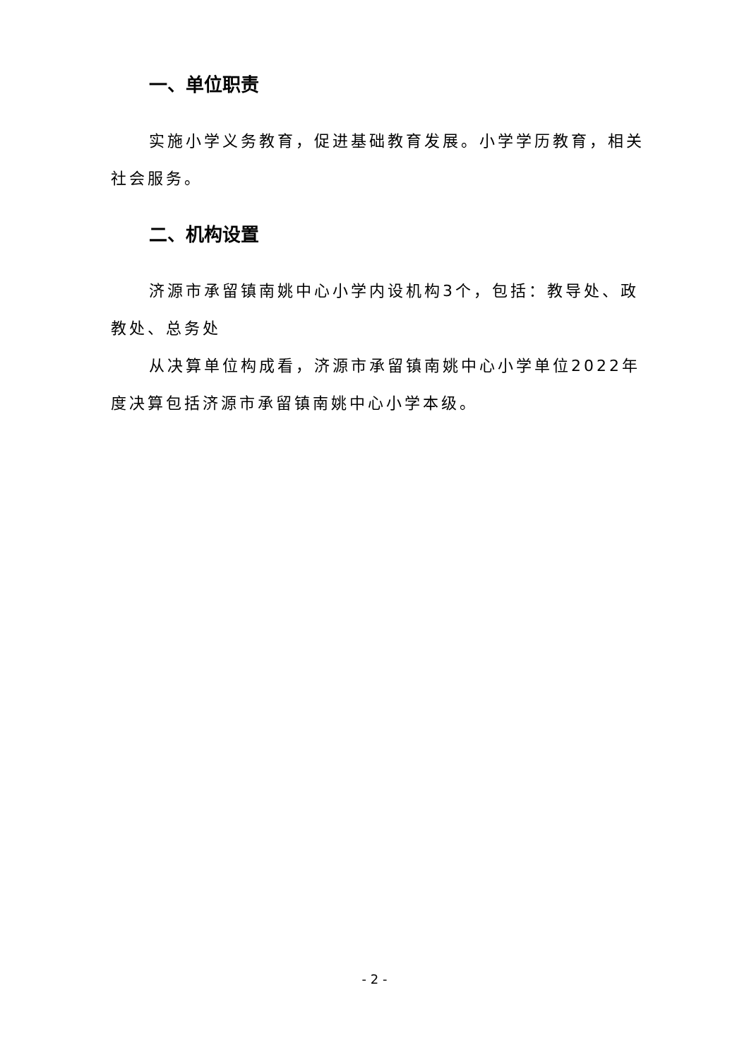一、单位职责
实施小学义务教育，促进基础教育发展。小学学历教育，相关社会服务。
二、机构设置
济源市承留镇南姚中心小学内设机构3个，包括：教导处、政教处、总务处
从决算单位构成看，济源市承留镇南姚中心小学单位2022年度决算包括济源市承留镇南姚中心小学本级。
- 2 -